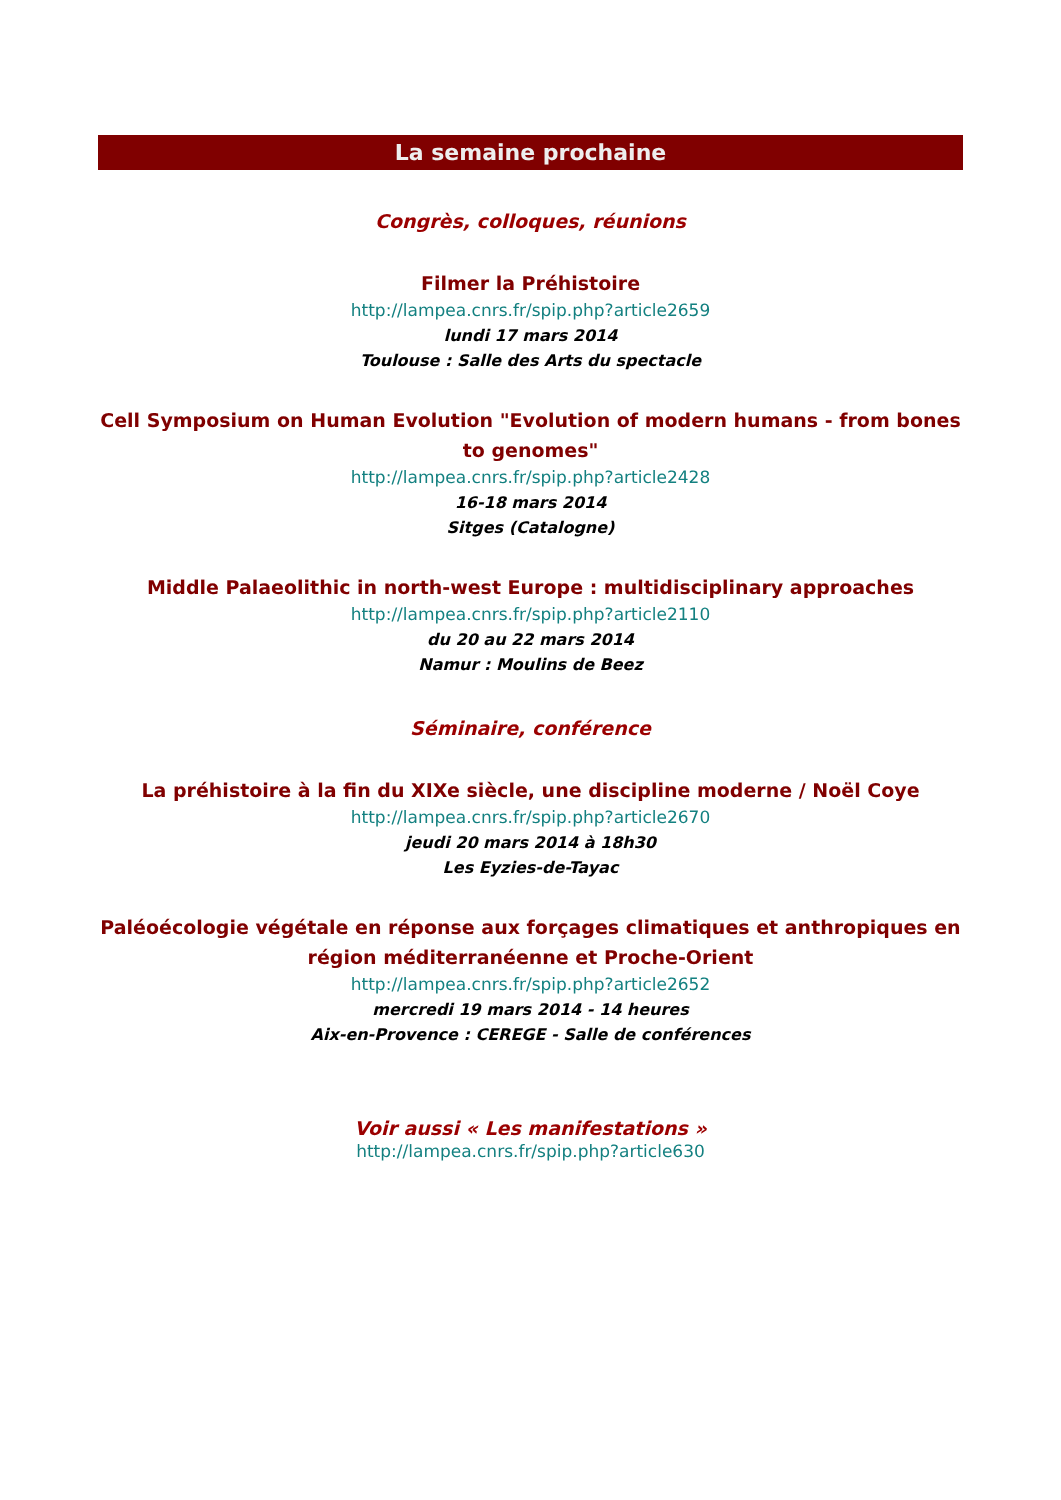La semaine prochaine
Congrès, colloques, réunions
Filmer la Préhistoire
http://lampea.cnrs.fr/spip.php?article2659
lundi 17 mars 2014
Toulouse : Salle des Arts du spectacle
Cell Symposium on Human Evolution "Evolution of modern humans - from bones to genomes"
http://lampea.cnrs.fr/spip.php?article2428
16-18 mars 2014
Sitges (Catalogne)
Middle Palaeolithic in north-west Europe : multidisciplinary approaches
http://lampea.cnrs.fr/spip.php?article2110
du 20 au 22 mars 2014
Namur : Moulins de Beez
Séminaire, conférence
La préhistoire à la fin du XIXe siècle, une discipline moderne / Noël Coye
http://lampea.cnrs.fr/spip.php?article2670
jeudi 20 mars 2014 à 18h30
Les Eyzies-de-Tayac
Paléoécologie végétale en réponse aux forçages climatiques et anthropiques en région méditerranéenne et Proche-Orient
http://lampea.cnrs.fr/spip.php?article2652
mercredi 19 mars 2014 - 14 heures
Aix-en-Provence : CEREGE - Salle de conférences
Voir aussi « Les manifestations »
http://lampea.cnrs.fr/spip.php?article630